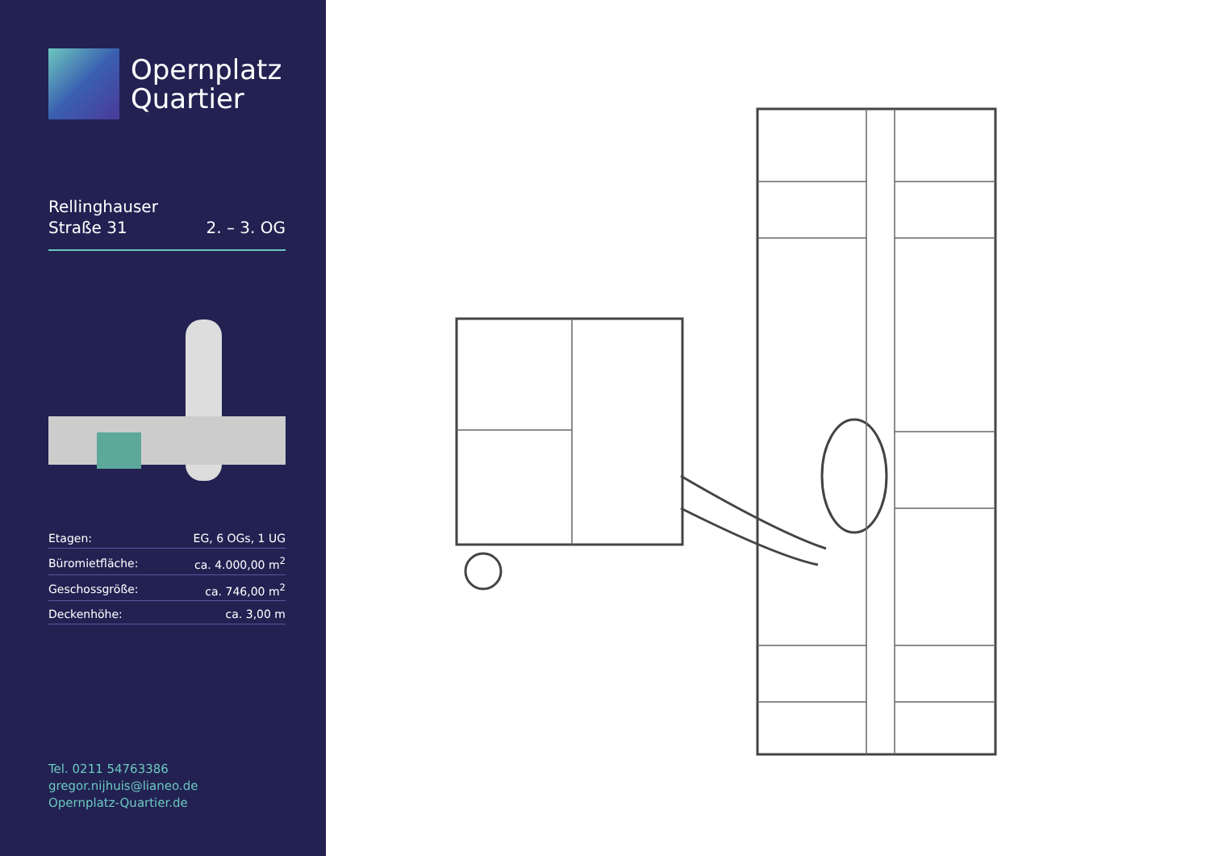Opernplatz
Quartier
Rellinghauser
Straße 31
2. – 3. OG
| Etagen: | EG, 6 OGs, 1 UG |
| Büromietfläche: | ca. 4.000,00 m<sup>2</sup> |
| Geschossgröße: | ca. 746,00 m<sup>2</sup> |
| Deckenhöhe: | ca. 3,00 m |
Tel. 0211 54763386
gregor.nijhuis@lianeo.de
Opernplatz-Quartier.de